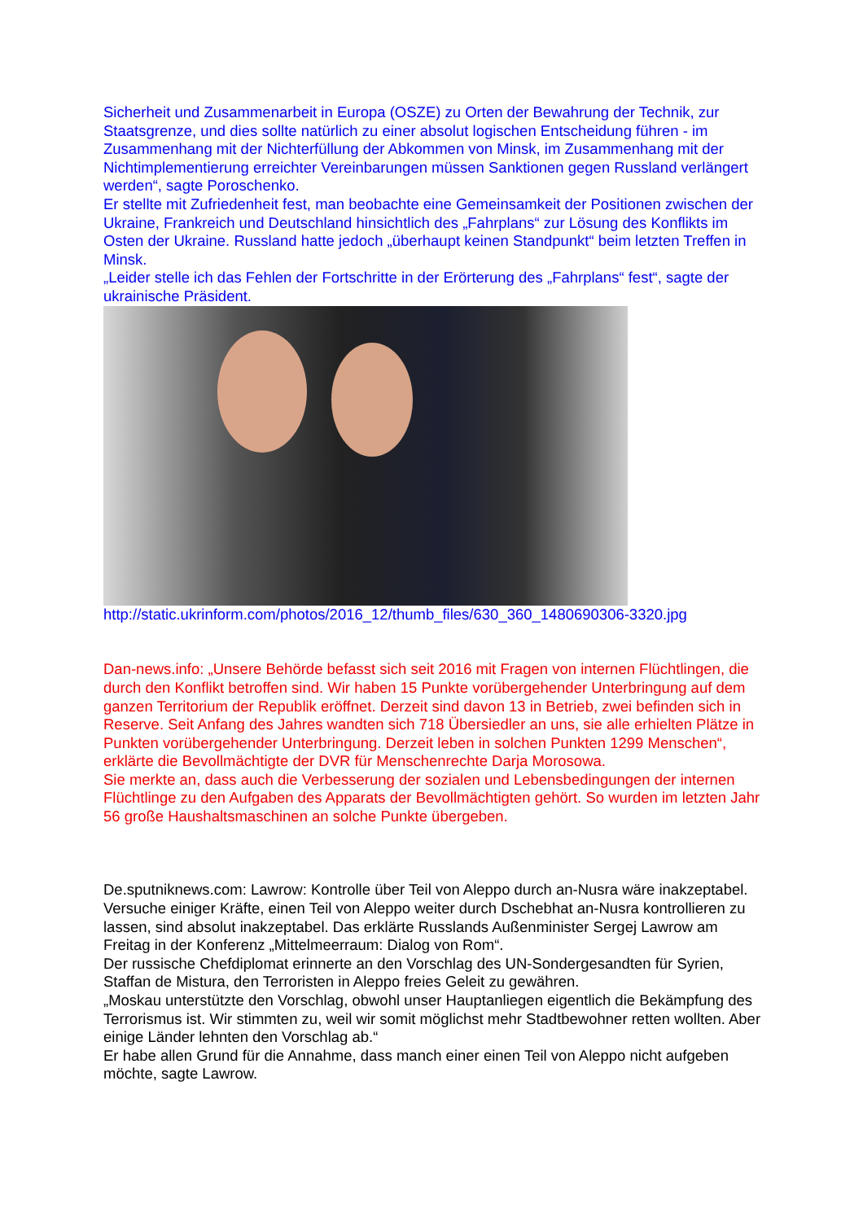Sicherheit und Zusammenarbeit in Europa (OSZE) zu Orten der Bewahrung der Technik, zur Staatsgrenze, und dies sollte natürlich zu einer absolut logischen Entscheidung führen - im Zusammenhang mit der Nichterfüllung der Abkommen von Minsk, im Zusammenhang mit der Nichtimplementierung erreichter Vereinbarungen müssen Sanktionen gegen Russland verlängert werden“, sagte Poroschenko.
Er stellte mit Zufriedenheit fest, man beobachte eine Gemeinsamkeit der Positionen zwischen der Ukraine, Frankreich und Deutschland hinsichtlich des „Fahrplans“ zur Lösung des Konflikts im Osten der Ukraine. Russland hatte jedoch „überhaupt keinen Standpunkt“ beim letzten Treffen in Minsk.
„Leider stelle ich das Fehlen der Fortschritte in der Erörterung des „Fahrplans“ fest“, sagte der ukrainische Präsident.
http://static.ukrinform.com/photos/2016_12/thumb_files/630_360_1480690306-3320.jpg
Dan-news.info: „Unsere Behörde befasst sich seit 2016 mit Fragen von internen Flüchtlingen, die durch den Konflikt betroffen sind. Wir haben 15 Punkte vorübergehender Unterbringung auf dem ganzen Territorium der Republik eröffnet. Derzeit sind davon 13 in Betrieb, zwei befinden sich in Reserve. Seit Anfang des Jahres wandten sich 718 Übersiedler an uns, sie alle erhielten Plätze in Punkten vorübergehender Unterbringung. Derzeit leben in solchen Punkten 1299 Menschen“, erklärte die Bevollmächtigte der DVR für Menschenrechte Darja Morosowa.
Sie merkte an, dass auch die Verbesserung der sozialen und Lebensbedingungen der internen Flüchtlinge zu den Aufgaben des Apparats der Bevollmächtigten gehört. So wurden im letzten Jahr 56 große Haushaltsmaschinen an solche Punkte übergeben.
De.sputniknews.com: Lawrow: Kontrolle über Teil von Aleppo durch an-Nusra wäre inakzeptabel.
Versuche einiger Kräfte, einen Teil von Aleppo weiter durch Dschebhat an-Nusra kontrollieren zu lassen, sind absolut inakzeptabel. Das erklärte Russlands Außenminister Sergej Lawrow am Freitag in der Konferenz „Mittelmeerraum: Dialog von Rom“.
Der russische Chefdiplomat erinnerte an den Vorschlag des UN-Sondergesandten für Syrien, Staffan de Mistura, den Terroristen in Aleppo freies Geleit zu gewähren.
„Moskau unterstützte den Vorschlag, obwohl unser Hauptanliegen eigentlich die Bekämpfung des Terrorismus ist. Wir stimmten zu, weil wir somit möglichst mehr Stadtbewohner retten wollten. Aber einige Länder lehnten den Vorschlag ab.“
Er habe allen Grund für die Annahme, dass manch einer einen Teil von Aleppo nicht aufgeben möchte, sagte Lawrow.